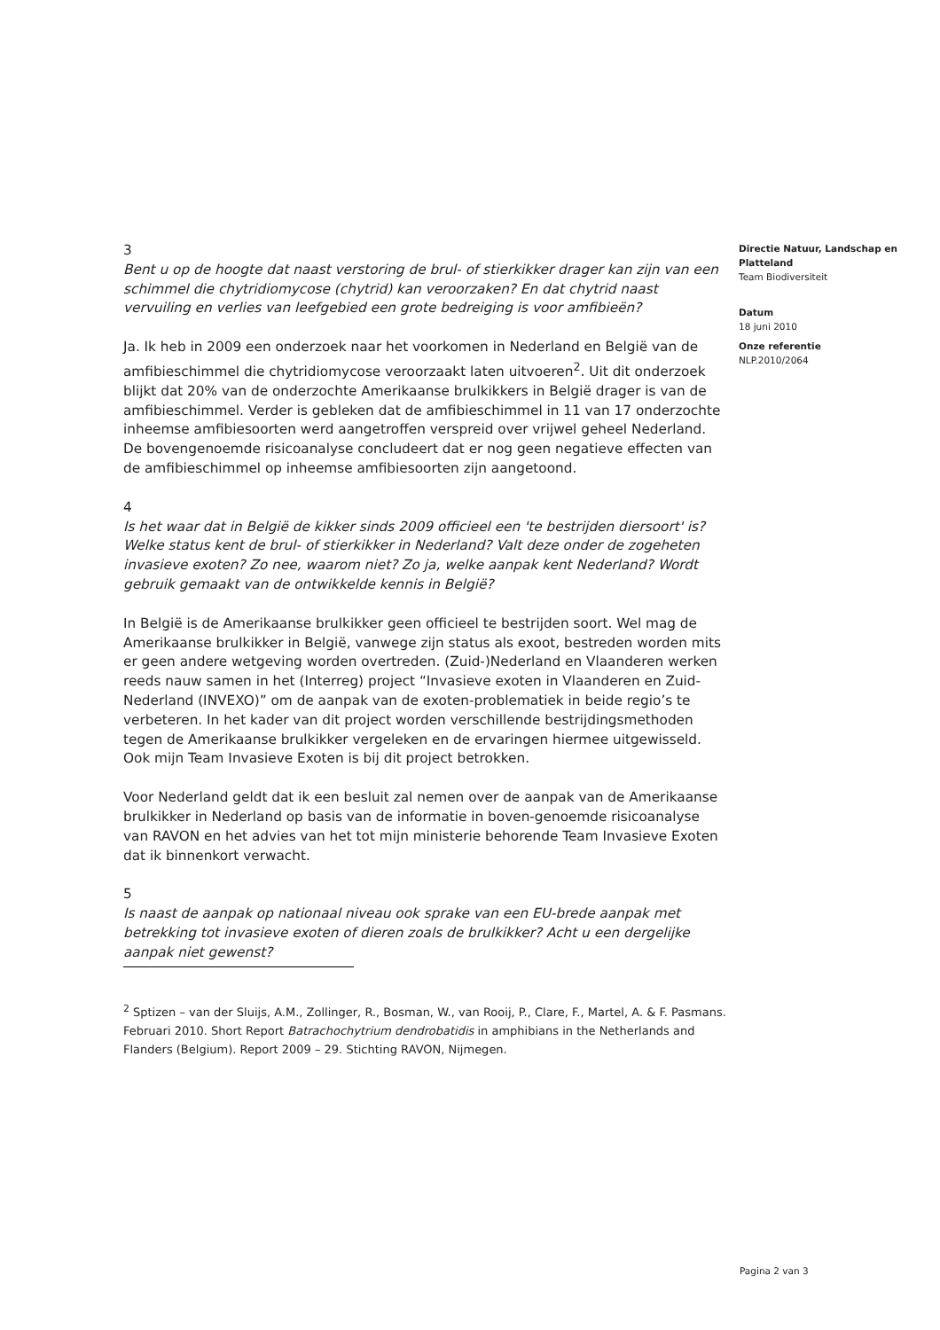3
Bent u op de hoogte dat naast verstoring de brul- of stierkikker drager kan zijn van een schimmel die chytridiomycose (chytrid) kan veroorzaken? En dat chytrid naast vervuiling en verlies van leefgebied een grote bedreiging is voor amfibieën?
Ja. Ik heb in 2009 een onderzoek naar het voorkomen in Nederland en België van de amfibieschimmel die chytridiomycose veroorzaakt laten uitvoeren<sup>2</sup>. Uit dit onderzoek blijkt dat 20% van de onderzochte Amerikaanse brulkikkers in België drager is van de amfibieschimmel. Verder is gebleken dat de amfibieschimmel in 11 van 17 onderzochte inheemse amfibiesoorten werd aangetroffen verspreid over vrijwel geheel Nederland. De bovengenoemde risicoanalyse concludeert dat er nog geen negatieve effecten van de amfibieschimmel op inheemse amfibiesoorten zijn aangetoond.
4
Is het waar dat in België de kikker sinds 2009 officieel een 'te bestrijden diersoort' is? Welke status kent de brul- of stierkikker in Nederland? Valt deze onder de zogeheten invasieve exoten? Zo nee, waarom niet? Zo ja, welke aanpak kent Nederland? Wordt gebruik gemaakt van de ontwikkelde kennis in België?
In België is de Amerikaanse brulkikker geen officieel te bestrijden soort. Wel mag de Amerikaanse brulkikker in België, vanwege zijn status als exoot, bestreden worden mits er geen andere wetgeving worden overtreden. (Zuid-)Nederland en Vlaanderen werken reeds nauw samen in het (Interreg) project “Invasieve exoten in Vlaanderen en Zuid-Nederland (INVEXO)” om de aanpak van de exoten-problematiek in beide regio’s te verbeteren. In het kader van dit project worden verschillende bestrijdingsmethoden tegen de Amerikaanse brulkikker vergeleken en de ervaringen hiermee uitgewisseld. Ook mijn Team Invasieve Exoten is bij dit project betrokken.
Voor Nederland geldt dat ik een besluit zal nemen over de aanpak van de Amerikaanse brulkikker in Nederland op basis van de informatie in boven-genoemde risicoanalyse van RAVON en het advies van het tot mijn ministerie behorende Team Invasieve Exoten dat ik binnenkort verwacht.
5
Is naast de aanpak op nationaal niveau ook sprake van een EU-brede aanpak met betrekking tot invasieve exoten of dieren zoals de brulkikker? Acht u een dergelijke aanpak niet gewenst?
Directie Natuur, Landschap en Platteland
Team Biodiversiteit
Datum
18 juni 2010
Onze referentie
NLP.2010/2064
<sup>2</sup> Sptizen – van der Sluijs, A.M., Zollinger, R., Bosman, W., van Rooij, P., Clare, F., Martel, A. & F. Pasmans. Februari 2010. Short Report Batrachochytrium dendrobatidis in amphibians in the Netherlands and Flanders (Belgium). Report 2009 – 29. Stichting RAVON, Nijmegen.
Pagina 2 van 3